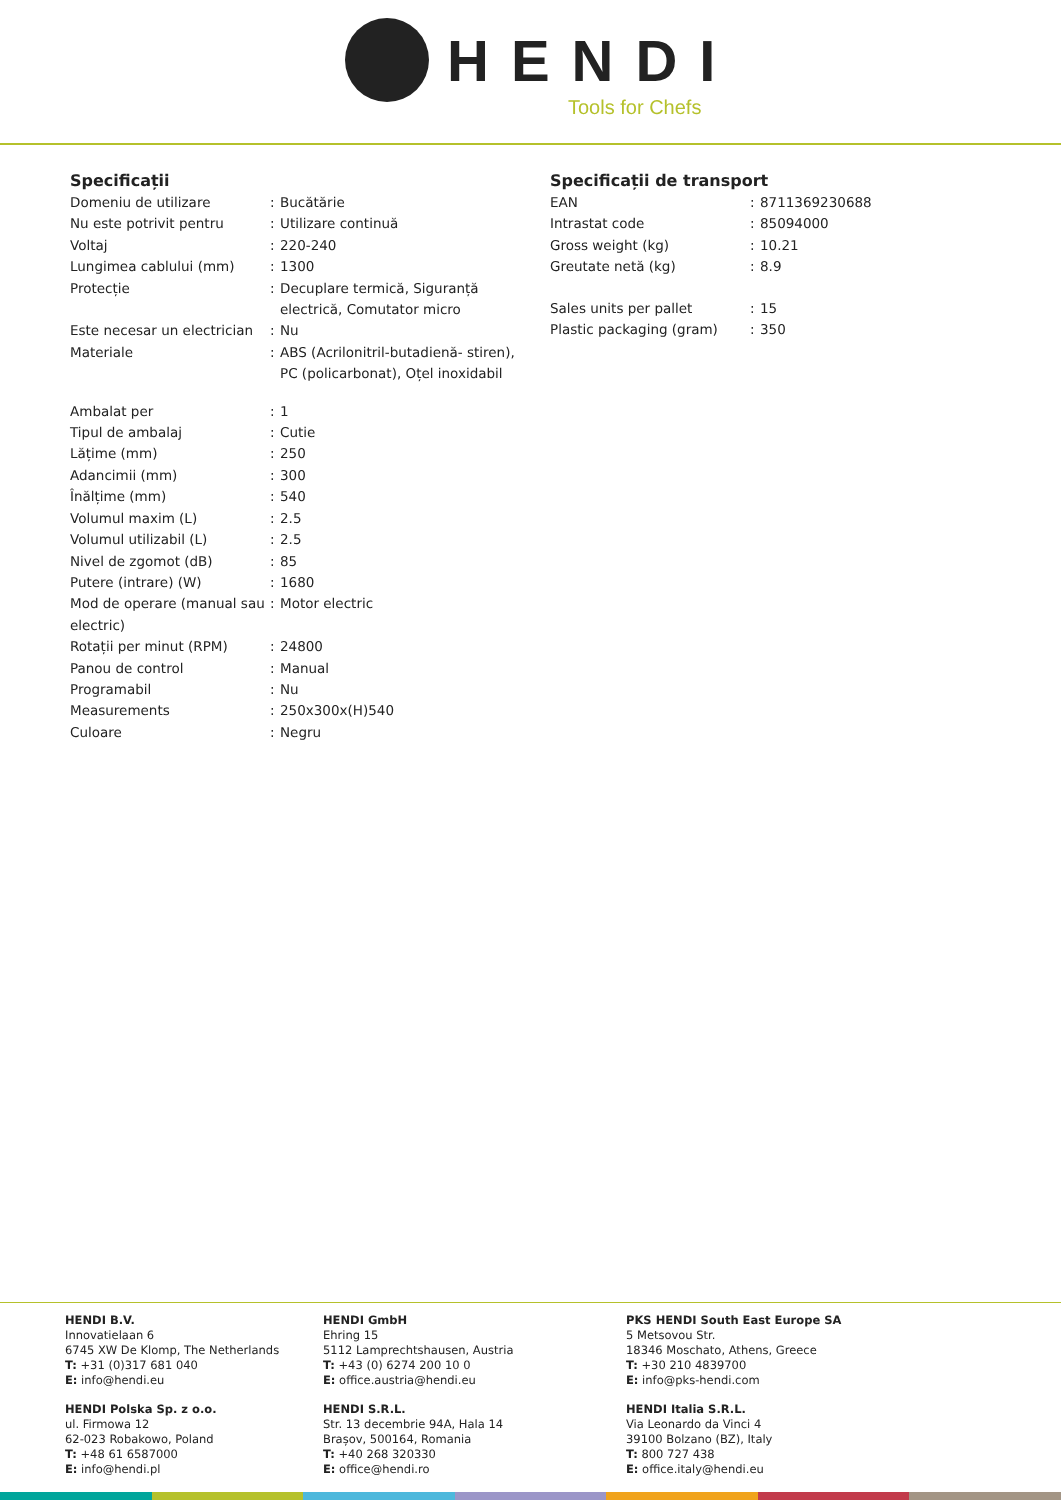HENDI
Tools for Chefs
Specificații
| Domeniu de utilizare | : | Bucătărie |
| Nu este potrivit pentru | : | Utilizare continuă |
| Voltaj | : | 220-240 |
| Lungimea cablului (mm) | : | 1300 |
| Protecție | : | Decuplare termică, Siguranță electrică, Comutator micro |
| Este necesar un electrician | : | Nu |
| Materiale | : | ABS (Acrilonitril-butadienă- stiren), PC (policarbonat), Oțel inoxidabil |
| Ambalat per | : | 1 |
| Tipul de ambalaj | : | Cutie |
| Lățime (mm) | : | 250 |
| Adancimii (mm) | : | 300 |
| Înălțime (mm) | : | 540 |
| Volumul maxim (L) | : | 2.5 |
| Volumul utilizabil (L) | : | 2.5 |
| Nivel de zgomot (dB) | : | 85 |
| Putere (intrare) (W) | : | 1680 |
| Mod de operare (manual sau electric) | : | Motor electric |
| Rotații per minut (RPM) | : | 24800 |
| Panou de control | : | Manual |
| Programabil | : | Nu |
| Measurements | : | 250x300x(H)540 |
| Culoare | : | Negru |
Specificații de transport
| EAN | : | 8711369230688 |
| Intrastat code | : | 85094000 |
| Gross weight (kg) | : | 10.21 |
| Greutate netă (kg) | : | 8.9 |
| Sales units per pallet | : | 15 |
| Plastic packaging (gram) | : | 350 |
HENDI B.V.
Innovatielaan 6
6745 XW De Klomp, The Netherlands
T: +31 (0)317 681 040
E: info@hendi.eu
HENDI Polska Sp. z o.o.
ul. Firmowa 12
62-023 Robakowo, Poland
T: +48 61 6587000
E: info@hendi.pl
HENDI GmbH
Ehring 15
5112 Lamprechtshausen, Austria
T: +43 (0) 6274 200 10 0
E: office.austria@hendi.eu
HENDI S.R.L.
Str. 13 decembrie 94A, Hala 14
Brașov, 500164, Romania
T: +40 268 320330
E: office@hendi.ro
PKS HENDI South East Europe SA
5 Metsovou Str.
18346 Moschato, Athens, Greece
T: +30 210 4839700
E: info@pks-hendi.com
HENDI Italia S.R.L.
Via Leonardo da Vinci 4
39100 Bolzano (BZ), Italy
T: 800 727 438
E: office.italy@hendi.eu